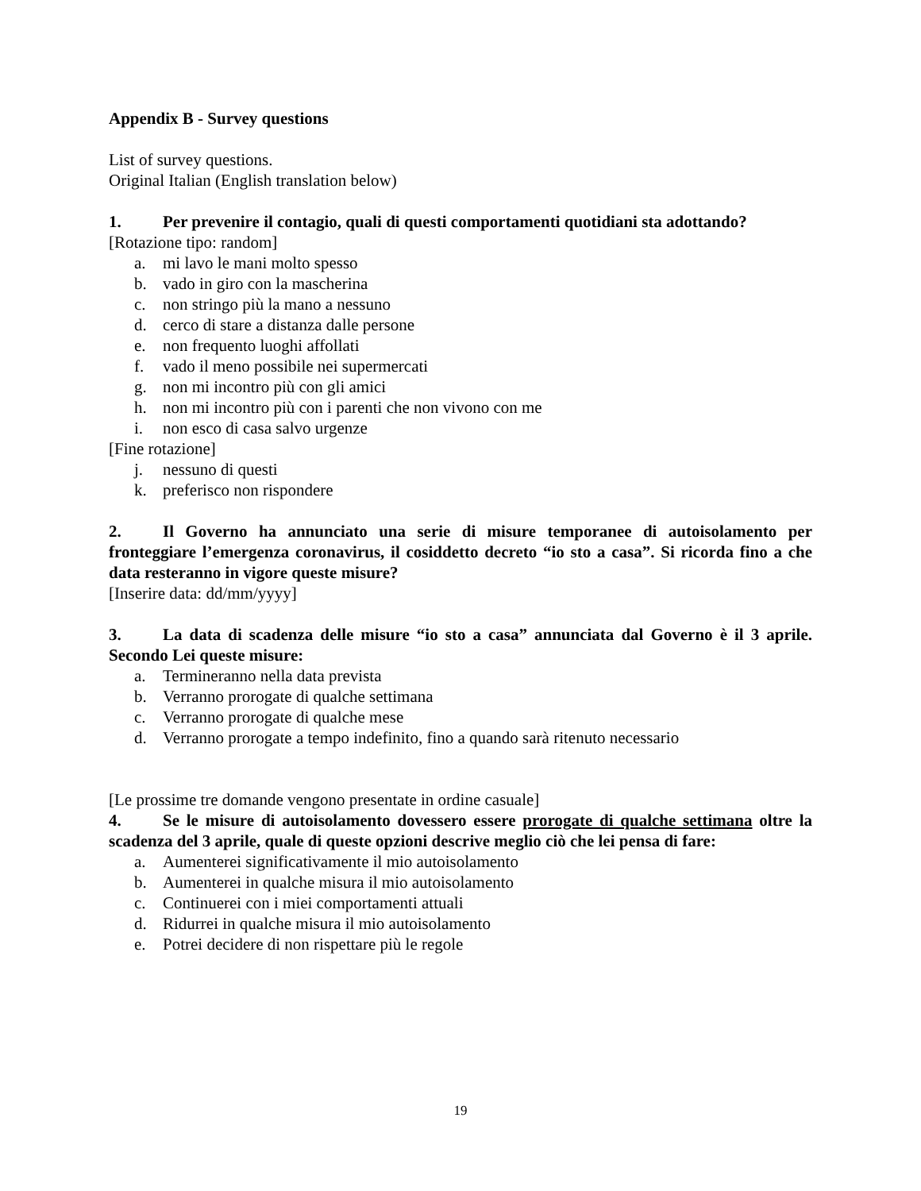Appendix B - Survey questions
List of survey questions.
Original Italian (English translation below)
1. Per prevenire il contagio, quali di questi comportamenti quotidiani sta adottando?
[Rotazione tipo: random]
a. mi lavo le mani molto spesso
b. vado in giro con la mascherina
c. non stringo più la mano a nessuno
d. cerco di stare a distanza dalle persone
e. non frequento luoghi affollati
f. vado il meno possibile nei supermercati
g. non mi incontro più con gli amici
h. non mi incontro più con i parenti che non vivono con me
i. non esco di casa salvo urgenze
[Fine rotazione]
j. nessuno di questi
k. preferisco non rispondere
2. Il Governo ha annunciato una serie di misure temporanee di autoisolamento per fronteggiare l’emergenza coronavirus, il cosiddetto decreto “io sto a casa”. Si ricorda fino a che data resteranno in vigore queste misure?
[Inserire data: dd/mm/yyyy]
3. La data di scadenza delle misure “io sto a casa” annunciata dal Governo è il 3 aprile. Secondo Lei queste misure:
a. Termineranno nella data prevista
b. Verranno prorogate di qualche settimana
c. Verranno prorogate di qualche mese
d. Verranno prorogate a tempo indefinito, fino a quando sarà ritenuto necessario
[Le prossime tre domande vengono presentate in ordine casuale]
4. Se le misure di autoisolamento dovessero essere prorogate di qualche settimana oltre la scadenza del 3 aprile, quale di queste opzioni descrive meglio ciò che lei pensa di fare:
a. Aumenterei significativamente il mio autoisolamento
b. Aumenterei in qualche misura il mio autoisolamento
c. Continuerei con i miei comportamenti attuali
d. Ridurrei in qualche misura il mio autoisolamento
e. Potrei decidere di non rispettare più le regole
19